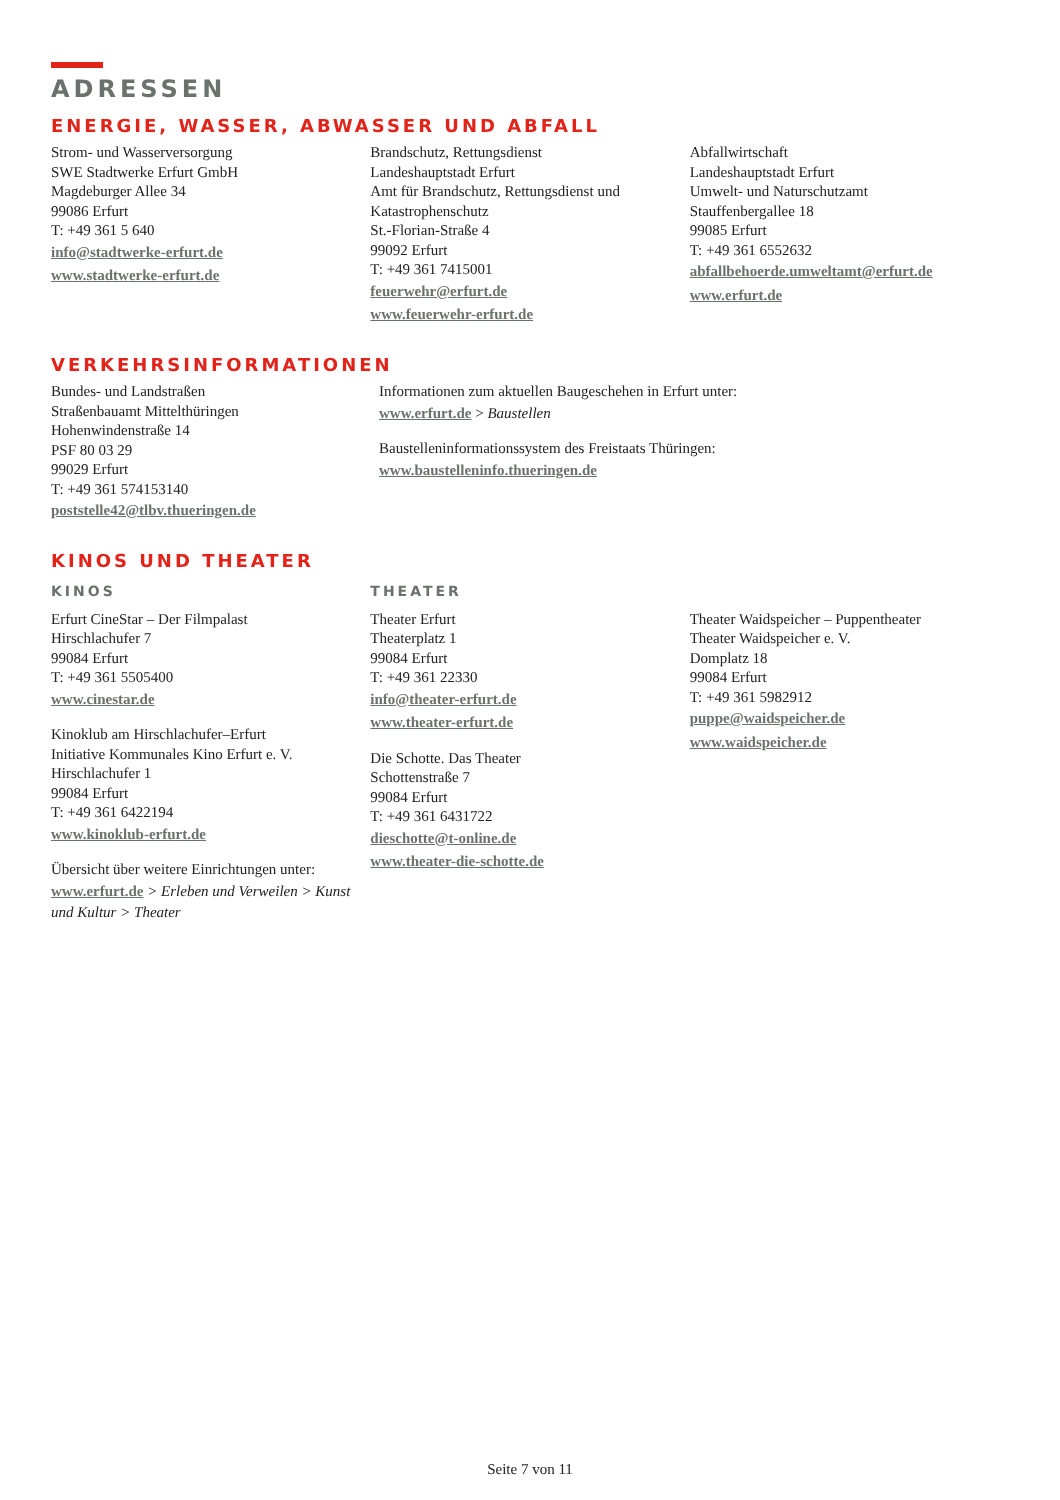ADRESSEN
ENERGIE, WASSER, ABWASSER UND ABFALL
Strom- und Wasserversorgung
SWE Stadtwerke Erfurt GmbH
Magdeburger Allee 34
99086 Erfurt
T: +49 361 5 640
info@stadtwerke-erfurt.de
www.stadtwerke-erfurt.de
Brandschutz, Rettungsdienst
Landeshauptstadt Erfurt
Amt für Brandschutz, Rettungsdienst und Katastrophenschutz
St.-Florian-Straße 4
99092 Erfurt
T: +49 361 7415001
feuerwehr@erfurt.de
www.feuerwehr-erfurt.de
Abfallwirtschaft
Landeshauptstadt Erfurt
Umwelt- und Naturschutzamt
Stauffenbergallee 18
99085 Erfurt
T: +49 361 6552632
abfallbehoerde.umweltamt@erfurt.de
www.erfurt.de
VERKEHRSINFORMATIONEN
Bundes- und Landstraßen
Straßenbauamt Mittelthüringen
Hohenwindenstraße 14
PSF 80 03 29
99029 Erfurt
T: +49 361 574153140
poststelle42@tlbv.thueringen.de
Informationen zum aktuellen Baugeschehen in Erfurt unter:
www.erfurt.de > Baustellen
Baustelleninformationssystem des Freistaats Thüringen:
www.baustelleninfo.thueringen.de
KINOS UND THEATER
KINOS
Erfurt CineStar – Der Filmpalast
Hirschlachufer 7
99084 Erfurt
T: +49 361 5505400
www.cinestar.de
Kinoklub am Hirschlachufer–Erfurt
Initiative Kommunales Kino Erfurt e. V.
Hirschlachufer 1
99084 Erfurt
T: +49 361 6422194
www.kinoklub-erfurt.de
Übersicht über weitere Einrichtungen unter:
www.erfurt.de > Erleben und Verweilen > Kunst und Kultur > Theater
THEATER
Theater Erfurt
Theaterplatz 1
99084 Erfurt
T: +49 361 22330
info@theater-erfurt.de
www.theater-erfurt.de
Die Schotte. Das Theater
Schottenstraße 7
99084 Erfurt
T: +49 361 6431722
dieschotte@t-online.de
www.theater-die-schotte.de
Theater Waidspeicher – Puppentheater
Theater Waidspeicher e. V.
Domplatz 18
99084 Erfurt
T: +49 361 5982912
puppe@waidspeicher.de
www.waidspeicher.de
Seite 7 von 11